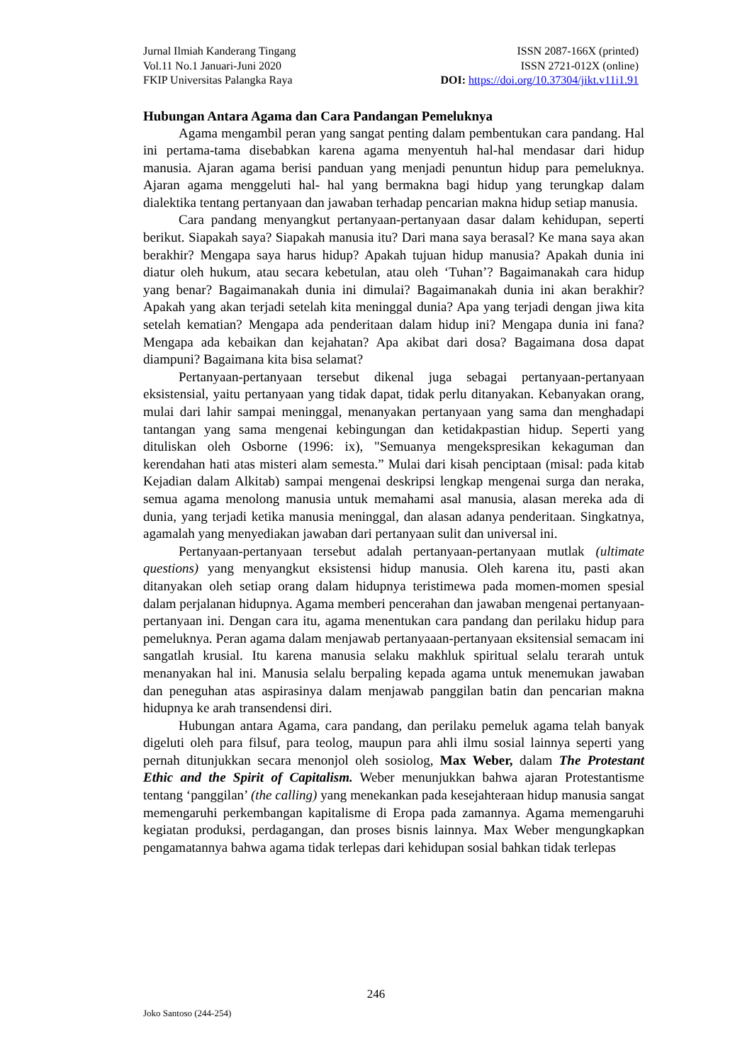Jurnal Ilmiah Kanderang Tingang
Vol.11 No.1 Januari-Juni 2020
FKIP Universitas Palangka Raya
ISSN 2087-166X (printed)
ISSN 2721-012X (online)
DOI: https://doi.org/10.37304/jikt.v11i1.91
Hubungan Antara Agama dan Cara Pandangan Pemeluknya
Agama mengambil peran yang sangat penting dalam pembentukan cara pandang. Hal ini pertama-tama disebabkan karena agama menyentuh hal-hal mendasar dari hidup manusia. Ajaran agama berisi panduan yang menjadi penun­tun hidup para pemeluknya. Ajaran agama menggeluti hal- hal yang bermakna bagi hidup yang terungkap dalam dialektika tentang pertanyaan dan jawaban ter­hadap pencarian makna hidup setiap manusia.
Cara pandang menyangkut pertanyaan-pertanyaan dasar dalam kehidupan, seperti berikut. Siapakah saya? Siapakah manusia itu? Dari mana saya berasal? Ke mana saya akan berakhir? Mengapa saya harus hidup? Apakah tujuan hidup manusia? Apakah dunia ini diatur oleh hukum, atau secara kebetulan, atau oleh ‘Tuhan’? Bagaimanakah cara hidup yang benar? Bagaimanakah dunia ini dimu­lai? Bagaimanakah dunia ini akan berakhir? Apakah yang akan terjadi setelah kita meninggal dunia? Apa yang terjadi dengan jiwa kita setelah kematian? Mengapa ada penderitaan dalam hidup ini? Mengapa dunia ini fana? Mengapa ada kebaikan dan kejahatan? Apa akibat dari dosa? Bagaimana dosa dapat diampuni? Bagaima­na kita bisa selamat?
Pertanyaan-pertanyaan tersebut dikenal juga sebagai pertanyaan-pertanyaan eksistensial, yaitu pertanyaan yang tidak dapat, tidak perlu ditanyakan. Ke­banyakan orang, mulai dari lahir sampai meninggal, menanyakan pertanyaan yang sama dan menghadapi tantangan yang sama mengenai kebingungan dan ketid­akpastian hidup. Seperti yang dituliskan oleh Osborne (1996: ix), "Semuanya mengekspresikan kekaguman dan kerendahan hati atas misteri alam semesta.” Mulai dari kisah penciptaan (misal: pada kitab Kejadian dalam Alkitab) sampai mengenai deskripsi lengkap mengenai surga dan neraka, semua agama menolong manusia untuk memahami asal manusia, alasan mereka ada di dunia, yang terjadi ketika manusia meninggal, dan alasan adanya penderitaan. Singkatnya, agamalah yang menyediakan jawaban dari pertanyaan sulit dan universal ini.
Pertanyaan-pertanyaan tersebut adalah pertanyaan-pertanyaan mutlak (ulti­mate questions) yang menyangkut eksistensi hidup manusia. Oleh karena itu, pasti akan ditanyakan oleh setiap orang dalam hidupnya teristimewa pada momen-momen spesial dalam perjalanan hidupnya. Agama memberi pencerahan dan ja­waban mengenai pertanyaan-pertanyaan ini. Dengan cara itu, agama menentukan cara pandang dan perilaku hidup para pemeluknya. Peran agama dalam menjawab pertanyaaan-pertanyaan eksitensial semacam ini sangatlah krusial. Itu karena manusia selaku makhluk spiritual selalu terarah untuk menanyakan hal ini. Manu­sia selalu berpaling kepada agama untuk menemukan jawaban dan peneguhan atas aspirasinya dalam menjawab panggilan batin dan pencarian makna hidupnya ke arah transendensi diri.
Hubungan antara Agama, cara pandang, dan perilaku pemeluk agama telah banyak digeluti oleh para filsuf, para teolog, maupun para ahli ilmu sosial lainnya seperti yang pernah ditunjukkan secara menonjol oleh sosiolog, Max Weber, da­lam The Protestant Ethic and the Spirit of Capitalism. Weber menunjukkan bahwa ajaran Protestantisme tentang ‘panggilan’ (the calling) yang menekankan pada kesejahteraan hidup manusia sangat memengaruhi perkembangan kapital­isme di Eropa pada zamannya. Agama memengaruhi kegiatan produksi, perdagangan, dan proses bisnis lainnya. Max Weber mengungkapkan pengama­tannya bahwa agama tidak terlepas dari kehidupan sosial bahkan tidak terlepas
246
Joko Santoso (244-254)